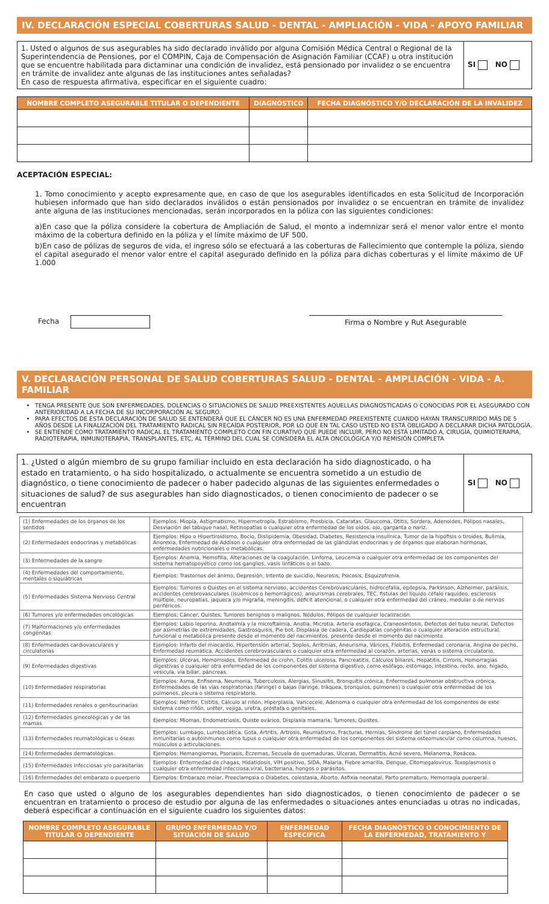IV. DECLARACIÓN ESPECIAL COBERTURAS SALUD - DENTAL - AMPLIACIÓN - VIDA - APOYO FAMILIAR
| 1. Usted o algunos de sus asegurables ha sido declarado inválido por alguna Comisión Médica Central o Regional de la Superintendencia de Pensiones, por el COMPIN, Caja de Compensación de Asignación Familiar (CCAF) u otra institución que se encuentre habilitada para dictaminar una condición de invalidez, está pensionado por invalidez o se encuentra en trámite de invalidez ante algunas de las instituciones antes señaladas? En caso de respuesta afirmativa, especificar en el siguiente cuadro: | SI NO |
| NOMBRE COMPLETO ASEGURABLE TITULAR O DEPENDIENTE | DIAGNÓSTICO | FECHA DIAGNÓSTICO Y/O DECLARACIÓN DE LA INVALIDEZ |
| --- | --- | --- |
ACEPTACIÓN ESPECIAL:
1. Tomo conocimiento y acepto expresamente que, en caso de que los asegurables identificados en esta Solicitud de Incorporación hubiesen informado que han sido declarados inválidos o están pensionados por invalidez o se encuentran en trámite de invalidez ante alguna de las instituciones mencionadas, serán incorporados en la póliza con las siguientes condiciones:
a)En caso que la póliza considere la cobertura de Ampliación de Salud, el monto a indemnizar será el menor valor entre el monto máximo de la cobertura definido en la póliza y el límite máximo de UF 500.
b)En caso de pólizas de seguros de vida, el ingreso sólo se efectuará a las coberturas de Fallecimiento que contemple la póliza, siendo el capital asegurado el menor valor entre el capital asegurado definido en la póliza para dichas coberturas y el límite máximo de UF 1.000
Fecha
Firma o Nombre y Rut Asegurable
V. DECLARACIÓN PERSONAL DE SALUD COBERTURAS SALUD - DENTAL - AMPLIACIÓN - VIDA - A. FAMILIAR
TENGA PRESENTE QUE SON ENFERMEDADES, DOLENCIAS O SITUACIONES DE SALUD PREEXISTENTES AQUELLAS DIAGNOSTICADAS O CONOCIDAS POR EL ASEGURADO CON ANTERIORIDAD A LA FECHA DE SU INCORPORACIÓN AL SEGURO.
PARA EFECTOS DE ESTA DECLARACIÓN DE SALUD SE ENTENDERÁ QUE EL CÁNCER NO ES UNA ENFERMEDAD PREEXISTENTE CUANDO HAYAN TRANSCURRIDO MÁS DE 5 AÑOS DESDE LA FINALIZACIÓN DEL TRATAMIENTO RADICAL SIN RECAÍDA POSTERIOR, POR LO QUE EN TAL CASO USTED NO ESTÁ OBLIGADO A DECLARAR DICHA PATOLOGÍA.
SE ENTIENDE COMO TRATAMIENTO RADICAL EL TRATAMIENTO COMPLETO CON FIN CURATIVO QUE PUEDE INCLUIR, PERO NO ESTÁ LIMITADO A, CIRUGÍA, QUIMIOTERAPIA, RADIOTERAPIA, INMUNOTERAPIA, TRANSPLANTES, ETC, AL TÉRMINO DEL CUAL SE CONSIDERA EL ALTA ONCOLÓGICA Y/O REMISIÓN COMPLETA
| 1. ¿Usted o algún miembro de su grupo familiar incluido en esta declaración ha sido diagnosticado, o ha estado en tratamiento, o ha sido hospitalizado, o actualmente se encuentra sometido a un estudio de diagnóstico, o tiene conocimiento de padecer o haber padecido algunas de las siguientes enfermedades o situaciones de salud? de sus asegurables han sido diagnosticados, o tienen conocimiento de padecer o se encuentran | SI NO |
| (1) Enfermedades de los órganos de los sentidos | Ejemplos: Miopía, Astigmatismo, Hipermetropía, Estrabismo, Presbicia, Cataratas, Glaucoma, Otitis, Sordera, Adenoides, Pólipos nasales, Desviación del tabique nasal, Retinopatías o cualquier otra enfermedad de los oídos, ojo, garganta o nariz. |
| (2) Enfermedades endocrinas y metabólicas | Ejemplos: Hipo o Hipertiroidismo, Bocio, Dislipidemia, Obesidad, Diabetes, Resistencia insulínica, Tumor de la hipófisis o tiroides, Bulimia, Anorexia, Enfermedad de Addison o cualquier otra enfermedad de las glándulas endocrinas y de órganos que elaboran hormonas, enfermedades nutricionales o metabólicas. |
| (3) Enfermedades de la sangre | Ejemplos: Anemia, Hemofilia, Alteraciones de la coagulación, Linfoma, Leucemia o cualquier otra enfermedad de los componentes del sistema hematopoyético como los ganglios, vasis linfáticos o el bazo. |
| (4) Enfermedades del comportamiento, mentales o siquiátricas | Ejemplos: Trastornos del ánimo, Depresión, Intento de suicidio, Neurosis, Psicosis, Esquizofrenia. |
| (5) Enfermedades Sistema Nervioso Central | Ejemplos: Tumores o Quistes en el sistema nervioso, accidentes Cerebrovasculares, hidrocefalia, epilepsia, Parkinson, Alzheimer, parálisis, accidentes cerebrovasculares (isuémicos o hemorrágicos), aneurismas cerebrales, TEC, fistulas del líquido céfalo raquídeo, esclerosis múltiple, neuropatías, jaqueca y/o migraña, meningitis, déficit atencional, o cualquier otra enfermedad del cráneo, medular o de nervios periféricos. |
| (6) Tumores y/o enfermedades oncológicas | Ejemplos: Cáncer, Quistes, Tumores benignos o malignos, Nódulos, Pólipos de cualquier localización. |
| (7) Malformaciones y/o enfermedades congénitas | Ejemplos: Labio leporino, Andtalmía y la microftalmia, Anotia, Microtia, Arteria esofágica, Craneosintosis, Defectos del tubo neural, Defectos por asimetrías de extremidades, Gastrosquisis, Pie bot, Displasia de cadera, Cardiopatías congénitas o cualquier alteración estructural, funcional o metabólica presente desde el momento del nacimientos. presente desde el momento del nacimiento. |
| (8) Enfermedades cardiovasculares y circulatorias | Ejemplos: Infarto del miocardio, Hipertensión arterial, Soplos, Arritmias, Aneurisma, Várices, Flebitis, Enfermedad coronaria, Angina de pecho, Enfermedad reumática, Accidentes cerebrovasculares o cualquier otra enfermedad al corazón, arterias, venas o sistema circulatorio. |
| (9) Enfermedades digestivas | Ejemplos: Úlceras, Hemorroides, Enfermedad de crohn, Colitis ulcerosa, Pancreatitis, Cálculos biliares, Hepatitis, Cirroris, Hemorragias digestivas o cualquier otra enfermedad de los componentes del sistema digestivo, como esófago, estómago, intestino, recto, ano, hígado, vesicula, vía biliar, páncreas. |
| (10) Enfermedades respiratorias | Ejemplos: Asma, Enfisema, Neumonia, Tuberculosis, Alergias, Sinusitis, Bronquitis crónica, Enfermedad pulmonar obstructiva crónica, Enfermedades de las vías respiratorias (faringe) o bajas (laringe, tráquea, bronquios, pulmones) o cualquier otra enfermedad de los pulmones, pleura o sistema respiratorio. |
| (11) Enfermedades renales o genitourinarias | Ejemplos: Nefritir, Cistitis, Cálculo al riñón, Hiperplasia, Varicocele, Adenoma o cualquier otra enfermedad de los componentes de este sistema como riñón, uréter, vejiga, uretra, próstata o genitales. |
| (12) Enfermedades ginecológicas y de las mamas | Ejemplos: Miomas, Endometriosis, Quiste ovárico, Displasia mamaria, Tumores, Quistes. |
| (13) Enfermedades reumatológicas u óseas | Ejemplos: Lumbago, Lumbociática, Gota, Artritis, Artrosis, Reumatismo, Fracturas, Hernias, Síndrome del túnel carpiano, Enfermedades inmunitarias o autoinmunes como lupus o cualquier otra enfermedad de los componentes del sistema osteomuscular como columna, huesos, músculos o articulaciones. |
| (14) Enfermedades dermatológicas | Ejemplos: Hemangiomas, Psoriasis, Eczemas, Secuela de quemaduras, Úlceras, Dermatitis, Acné severo, Melanoma, Rosácea. |
| (15) Enfermedades infecciosas y/o parasitarias | Ejemplos: Enfermedad de chagas, Hidatidosis, VIH positivo, SIDA, Malaria, Fiebre amarilla, Dengue, Citomegalovirus, Toxoplasmosis o cualquier otra enfermedad infecciosa,viral, bacteriana, hongos o parásitos. |
| (16) Enfermedades del embarazo o puerperio | Ejemplos: Embarazo molar, Preeclampsia o Diabetes, colestasia, Aborto, Asfixia neonatal, Parto prematuro, Hemorragia puerperal. |
En caso que usted o alguno de los asegurables dependientes han sido diagnosticados, o tienen conocimiento de padecer o se encuentran en tratamiento o proceso de estudio por alguna de las enfermedades o situaciones antes enunciadas u otras no indicadas, deberá especificar a continuación en el siguiente cuadro los siguientes datos:
| NOMBRE COMPLETO ASEGURABLE TITULAR O DEPENDIENTE | GRUPO ENFERMEDAD Y/O SITUACIÓN DE SALUD | ENFERMEDAD ESPECIFICA | FECHA DIAGNÓSTICO O CONOCIMIENTO DE LA ENFERMEDAD, TRATAMIENTO Y |
| --- | --- | --- | --- |